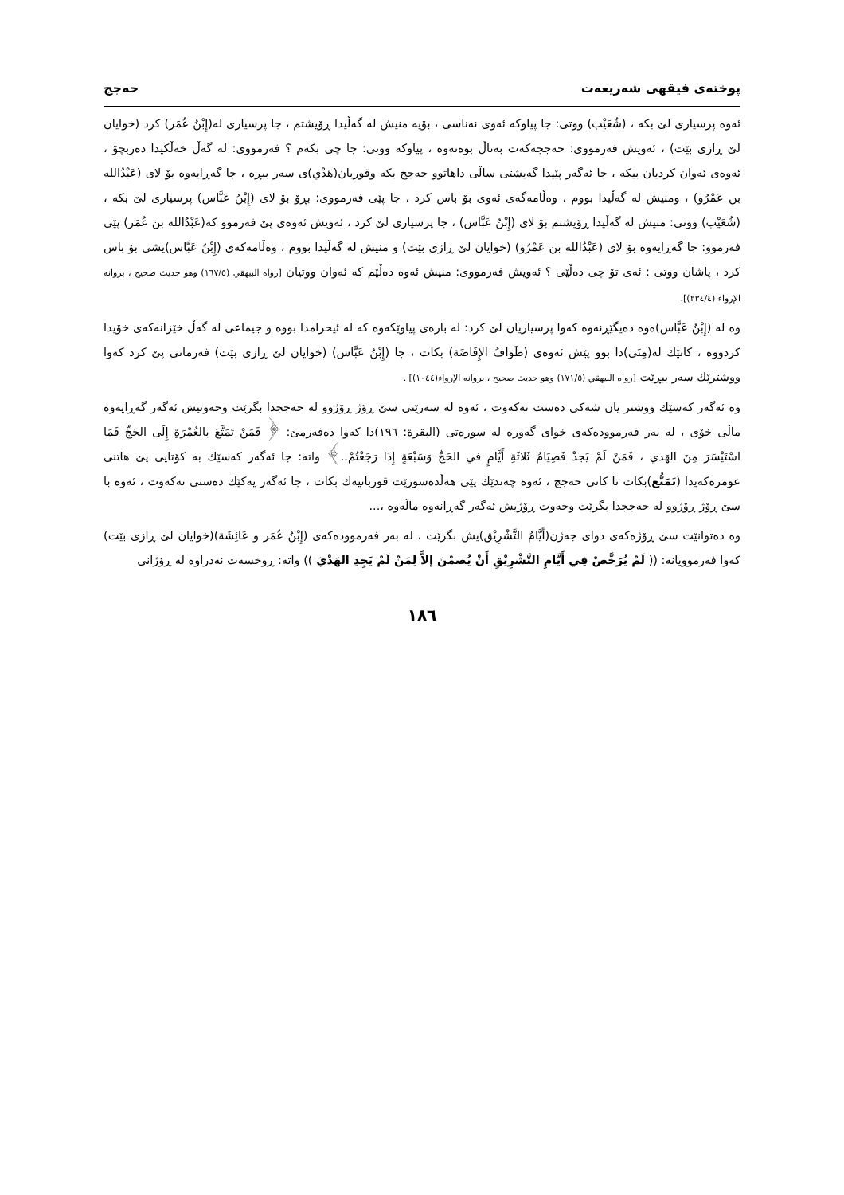پوختەی فیقهی شەریعەت حەجج
ئەوە پرسیاری لێ بکە ، (شُعَيْب) ووتی: جا پیاوکە ئەوی نەناسی ، بۆیە منیش لە گەڵیدا ڕۆیشتم ، جا پرسیاری لە(إِبْنُ عُمَر) کرد (خوایان لێ ڕازی بێت) ، ئەویش فەرمووی: حەججەکەت بەتاڵ بوەتەوە ، پیاوکە ووتی: جا چی بکەم ؟ فەرمووی: لە گەڵ خەڵکیدا دەربچۆ ، ئەوەی ئەوان کردیان بیکە ، جا ئەگەر پێیدا گەیشتی ساڵی داهاتوو حەجج بکە وقوربان(هَدْي)ی سەر ببڕە ، جا گەڕایەوە بۆ لای (عَبْدُالله بن عَمْرُو) ، ومنیش لە گەڵیدا بووم ، وەڵامەگەی ئەوی بۆ باس کرد ، جا پێی فەرمووی: بڕۆ بۆ لای (إِبْنُ عَبَّاس) پرسیاری لێ بکە ، (شُعَيْب) ووتی: منیش لە گەڵیدا ڕۆیشتم بۆ لای (إِبْنُ عَبَّاس) ، جا پرسیاری لێ کرد ، ئەویش ئەوەی پێ فەرموو کە(عَبْدُالله بن عُمَر) پێی فەرموو: جا گەڕایەوە بۆ لای (عَبْدُالله بن عَمْرُو) (خوایان لێ ڕازی بێت) و منیش لە گەڵیدا بووم ، وەڵامەکەی (إِبْنُ عَبَّاس)یشی بۆ باس کرد ، پاشان ووتی : ئەی تۆ چی دەڵێی ؟ ئەویش فەرمووی: منیش ئەوە دەڵێم کە ئەوان ووتیان [رواه البيهقي (١٦٧/٥) وهو حديث صحيح ، بروانە الإرواء (٢٣٤/٤)].
وە لە (إِبْنُ عَبَّاس)ەوە دەیگێڕنەوە کەوا پرسیاریان لێ کرد: لە بارەی پیاوێکەوە کە لە ئیحرامدا بووە و جیماعی لە گەڵ خێزانەکەی خۆیدا کردووە ، کاتێك لە(مِنَی)دا بوو پێش ئەوەی (طَوَافُ الإِفَاضَة) بکات ، جا (إِبْنُ عَبَّاس) (خوایان لێ ڕازی بێت) فەرمانی پێ کرد کەوا ووشترێك سەر ببڕێت [رواه البيهقي (١٧١/٥) وهو حديث صحيح ، بروانە الإرواء(١٠٤٤)] .
وە ئەگەر کەسێك ووشتر یان شەکی دەست نەکەوت ، ئەوە لە سەرێتی سێ ڕۆژ ڕۆژوو لە حەججدا بگرێت وحەوتیش ئەگەر گەڕایەوە ماڵی خۆی ، لە بەر فەرموودەکەی خوای گەورە لە سورەتی (البقرة: ١٩٦)دا کەوا دەفەرمێ: ﴿ فَمَنْ تَمَتَّعَ بالعُمْرَةِ إِلَى الحَجِّ فَمَا اسْتَيْسَرَ مِنَ الهَدي ، فَمَنْ لَمْ يَجدْ فَصِيَامُ ثَلاثَةِ أَيَّامٍ في الحَجِّ وَسَبْعَةٍ إِذَا رَجَعْتُمْ..﴾ واتە: جا ئەگەر کەسێك بە کۆتایی پێ هاتنی عومرەکەیدا (تَمَتُّع)بکات تا کاتی حەجج ، ئەوە چەندێك پێی هەڵدەسورێت قوربانیەك بکات ، جا ئەگەر یەکێك دەستی نەکەوت ، ئەوە با سێ ڕۆژ ڕۆژوو لە حەججدا بگرێت وحەوت ڕۆژیش ئەگەر گەڕانەوە ماڵەوە ،...
وە دەتوانێت سێ ڕۆژەکەی دوای جەژن(أَيَّامُ التَّشْرِيْق)یش بگرێت ، لە بەر فەرموودەکەی (إِبْنُ عُمَر و عَائِشَة)(خوایان لێ ڕازی بێت) کەوا فەرموویانە: (( لَمْ يُرَخَّصْ فِي أَيَّامِ التَّشْرِيْقِ أَنْ يُصمْنَ إلاَّ لِمَنْ لَمْ يَجِدِ الهَدْيَ )) واتە: ڕوخسەت نەدراوە لە ڕۆژانی
١٨٦